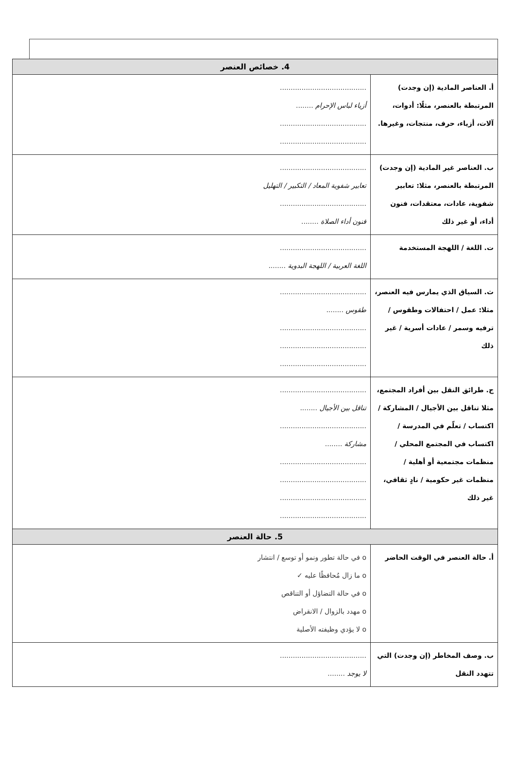| 4. خصائص العنصر | |
| --- | --- |
| أ. العناصر المادية (إن وجدت) المرتبطة بالعنصر، مثلًا: أدوات، آلات، أزياء، حرف، منتجات، وغيرها. | ........................................ أزياء لباس الإحرام ........ ........................................ ........................................ |
| ب. العناصر غير المادية (إن وجدت) المرتبطة بالعنصر، مثلا: تعابير شفوية، عادات، معتقدات، فنون أداء، أو غير ذلك | ........................................ تعابير شفوية المعاد / التكبير / التهليل ........................................ فنون أداء الصلاة ........ |
| ت. اللغة / اللهجة المستخدمة | ........................................ اللغة العربية / اللهجة البدوية ........ |
| ث. السياق الذي يمارس فيه العنصر، مثلا: عمل / احتفالات وطقوس / ترفيه وسمر / عادات أسرية / غير ذلك | ........................................ طقوس ........ ........................................ ........................................ ........................................ |
| ج. طرائق النقل بين أفراد المجتمع، مثلا تناقل بين الأجيال / المشاركة / اكتساب / تعلّم في المدرسة / اكتساب في المجتمع المحلي / منظمات مجتمعية أو أهلية / منظمات غير حكومية / نادٍ ثقافي، غير ذلك | ........................................ تناقل بين الأجيال ........ ........................................ مشاركة ........ ........................................ ........................................ ........................................ ........................................ |
| 5. حالة العنصر | |
| أ. حالة العنصر في الوقت الحاضر | o في حالة تطور ونمو أو توسع / انتشار o ما زال مُحافظًا عليه ✓ o في حالة التضاؤل أو التناقص o مهدد بالزوال / الانقراض o لا يؤدي وظيفته الأصلية |
| ب. وصف المخاطر (إن وجدت) التي تتهدد النقل | ........................................ لا يوجد ........ |